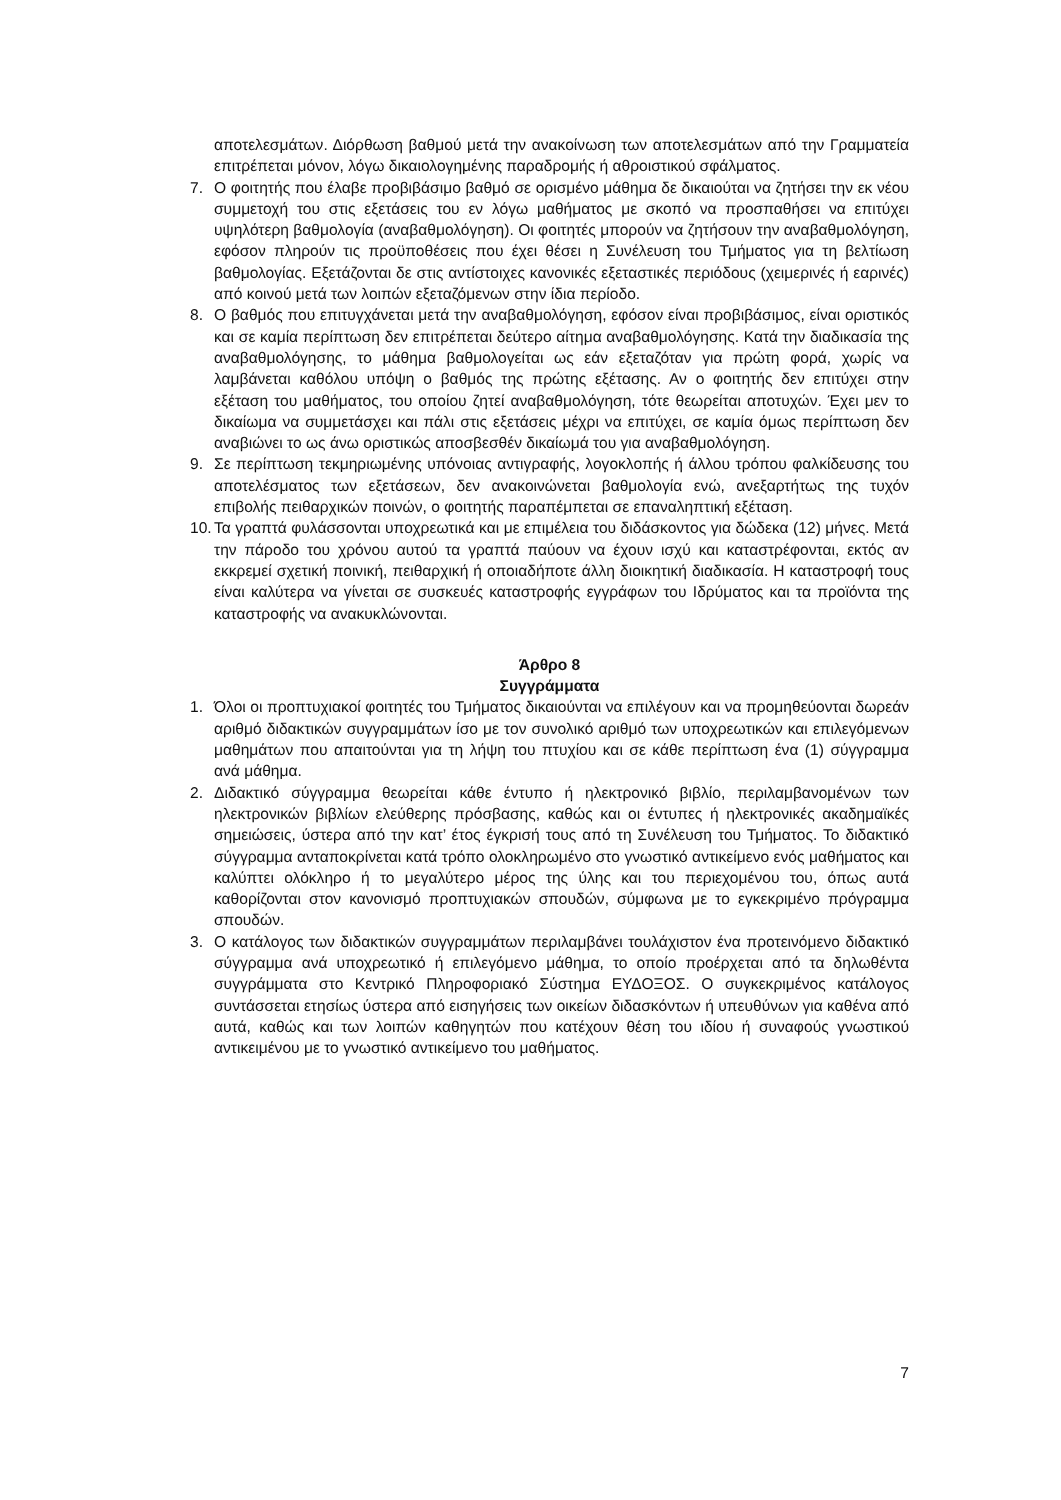αποτελεσμάτων. Διόρθωση βαθμού μετά την ανακοίνωση των αποτελεσμάτων από την Γραμματεία επιτρέπεται μόνον, λόγω δικαιολογημένης παραδρομής ή αθροιστικού σφάλματος.
7. Ο φοιτητής που έλαβε προβιβάσιμο βαθμό σε ορισμένο μάθημα δε δικαιούται να ζητήσει την εκ νέου συμμετοχή του στις εξετάσεις του εν λόγω μαθήματος με σκοπό να προσπαθήσει να επιτύχει υψηλότερη βαθμολογία (αναβαθμολόγηση). Οι φοιτητές μπορούν να ζητήσουν την αναβαθμολόγηση, εφόσον πληρούν τις προϋποθέσεις που έχει θέσει η Συνέλευση του Τμήματος για τη βελτίωση βαθμολογίας. Εξετάζονται δε στις αντίστοιχες κανονικές εξεταστικές περιόδους (χειμερινές ή εαρινές) από κοινού μετά των λοιπών εξεταζόμενων στην ίδια περίοδο.
8. Ο βαθμός που επιτυγχάνεται μετά την αναβαθμολόγηση, εφόσον είναι προβιβάσιμος, είναι οριστικός και σε καμία περίπτωση δεν επιτρέπεται δεύτερο αίτημα αναβαθμολόγησης. Κατά την διαδικασία της αναβαθμολόγησης, το μάθημα βαθμολογείται ως εάν εξεταζόταν για πρώτη φορά, χωρίς να λαμβάνεται καθόλου υπόψη ο βαθμός της πρώτης εξέτασης. Αν ο φοιτητής δεν επιτύχει στην εξέταση του μαθήματος, του οποίου ζητεί αναβαθμολόγηση, τότε θεωρείται αποτυχών. Έχει μεν το δικαίωμα να συμμετάσχει και πάλι στις εξετάσεις μέχρι να επιτύχει, σε καμία όμως περίπτωση δεν αναβιώνει το ως άνω οριστικώς αποσβεσθέν δικαίωμά του για αναβαθμολόγηση.
9. Σε περίπτωση τεκμηριωμένης υπόνοιας αντιγραφής, λογοκλοπής ή άλλου τρόπου φαλκίδευσης του αποτελέσματος των εξετάσεων, δεν ανακοινώνεται βαθμολογία ενώ, ανεξαρτήτως της τυχόν επιβολής πειθαρχικών ποινών, ο φοιτητής παραπέμπεται σε επαναληπτική εξέταση.
10. Τα γραπτά φυλάσσονται υποχρεωτικά και με επιμέλεια του διδάσκοντος για δώδεκα (12) μήνες. Μετά την πάροδο του χρόνου αυτού τα γραπτά παύουν να έχουν ισχύ και καταστρέφονται, εκτός αν εκκρεμεί σχετική ποινική, πειθαρχική ή οποιαδήποτε άλλη διοικητική διαδικασία. Η καταστροφή τους είναι καλύτερα να γίνεται σε συσκευές καταστροφής εγγράφων του Ιδρύματος και τα προϊόντα της καταστροφής να ανακυκλώνονται.
Άρθρο 8
Συγγράμματα
1. Όλοι οι προπτυχιακοί φοιτητές του Τμήματος δικαιούνται να επιλέγουν και να προμηθεύονται δωρεάν αριθμό διδακτικών συγγραμμάτων ίσο με τον συνολικό αριθμό των υποχρεωτικών και επιλεγόμενων μαθημάτων που απαιτούνται για τη λήψη του πτυχίου και σε κάθε περίπτωση ένα (1) σύγγραμμα ανά μάθημα.
2. Διδακτικό σύγγραμμα θεωρείται κάθε έντυπο ή ηλεκτρονικό βιβλίο, περιλαμβανομένων των ηλεκτρονικών βιβλίων ελεύθερης πρόσβασης, καθώς και οι έντυπες ή ηλεκτρονικές ακαδημαϊκές σημειώσεις, ύστερα από την κατ’ έτος έγκρισή τους από τη Συνέλευση του Τμήματος. Το διδακτικό σύγγραμμα ανταποκρίνεται κατά τρόπο ολοκληρωμένο στο γνωστικό αντικείμενο ενός μαθήματος και καλύπτει ολόκληρο ή το μεγαλύτερο μέρος της ύλης και του περιεχομένου του, όπως αυτά καθορίζονται στον κανονισμό προπτυχιακών σπουδών, σύμφωνα με το εγκεκριμένο πρόγραμμα σπουδών.
3. Ο κατάλογος των διδακτικών συγγραμμάτων περιλαμβάνει τουλάχιστον ένα προτεινόμενο διδακτικό σύγγραμμα ανά υποχρεωτικό ή επιλεγόμενο μάθημα, το οποίο προέρχεται από τα δηλωθέντα συγγράμματα στο Κεντρικό Πληροφοριακό Σύστημα ΕΥΔΟΞΟΣ. Ο συγκεκριμένος κατάλογος συντάσσεται ετησίως ύστερα από εισηγήσεις των οικείων διδασκόντων ή υπευθύνων για καθένα από αυτά, καθώς και των λοιπών καθηγητών που κατέχουν θέση του ιδίου ή συναφούς γνωστικού αντικειμένου με το γνωστικό αντικείμενο του μαθήματος.
7